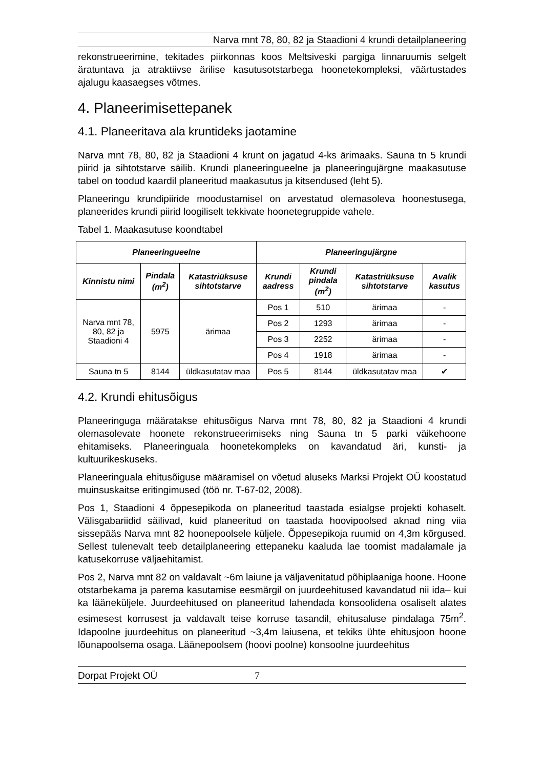Narva mnt 78, 80, 82 ja Staadioni 4 krundi detailplaneering
rekonstrueerimine, tekitades piirkonnas koos Meltsiveski pargiga linnaruumis selgelt äratuntava ja atraktiivse ärilise kasutusotstarbega hoonetekompleksi, väärtustades ajalugu kaasaegses võtmes.
4. Planeerimisettepanek
4.1. Planeeritava ala kruntideks jaotamine
Narva mnt 78, 80, 82 ja Staadioni 4 krunt on jagatud 4-ks ärimaaks. Sauna tn 5 krundi piirid ja sihtotstarve säilib. Krundi planeeringueelne ja planeeringujärgne maakasutuse tabel on toodud kaardil planeeritud maakasutus ja kitsendused (leht 5).
Planeeringu krundipiiride moodustamisel on arvestatud olemasoleva hoonestusega, planeerides krundi piirid loogiliselt tekkivate hoonetegruppide vahele.
Tabel 1. Maakasutuse koondtabel
| Planeeringueelne | | | Planeeringujärgne | | | |
| --- | --- | --- | --- | --- | --- | --- |
| Kinnistu nimi | Pindala (m<sup>2</sup>) | Katastriüksuse sihtotstarve | Krundi aadress | Krundi pindala (m<sup>2</sup>) | Katastriüksuse sihtotstarve | Avalik kasutus |
| Narva mnt 78, 80, 82 ja Staadioni 4 | 5975 | ärimaa | Pos 1 | 510 | ärimaa | - |
| | | | Pos 2 | 1293 | ärimaa | - |
| | | | Pos 3 | 2252 | ärimaa | - |
| | | | Pos 4 | 1918 | ärimaa | - |
| Sauna tn 5 | 8144 | üldkasutatav maa | Pos 5 | 8144 | üldkasutatav maa | ✔ |
4.2. Krundi ehitusõigus
Planeeringuga määratakse ehitusõigus Narva mnt 78, 80, 82 ja Staadioni 4 krundi olemasolevate hoonete rekonstrueerimiseks ning Sauna tn 5 parki väikehoone ehitamiseks. Planeeringuala hoonetekompleks on kavandatud äri, kunsti- ja kultuurikeskuseks.
Planeeringuala ehitusõiguse määramisel on võetud aluseks Marksi Projekt OÜ koostatud muinsuskaitse eritingimused (töö nr. T-67-02, 2008).
Pos 1, Staadioni 4 õppesepikoda on planeeritud taastada esialgse projekti kohaselt. Välisgabariidid säilivad, kuid planeeritud on taastada hoovipoolsed aknad ning viia sissepääs Narva mnt 82 hoonepoolsele küljele. Õppesepikoja ruumid on 4,3m kõrgused. Sellest tulenevalt teeb detailplaneering ettepaneku kaaluda lae toomist madalamale ja katusekorruse väljaehitamist.
Pos 2, Narva mnt 82 on valdavalt ~6m laiune ja väljavenitatud põhiplaaniga hoone. Hoone otstarbekama ja parema kasutamise eesmärgil on juurdeehitused kavandatud nii ida– kui ka lääneküljele. Juurdeehitused on planeeritud lahendada konsoolidena osaliselt alates esimesest korrusest ja valdavalt teise korruse tasandil, ehitusaluse pindalaga 75m<sup>2</sup>. Idapoolne juurdeehitus on planeeritud ~3,4m laiusena, et tekiks ühte ehitusjoon hoone lõunapoolsema osaga. Läänepoolsem (hoovi poolne) konsoolne juurdeehitus
Dorpat Projekt OÜ 7